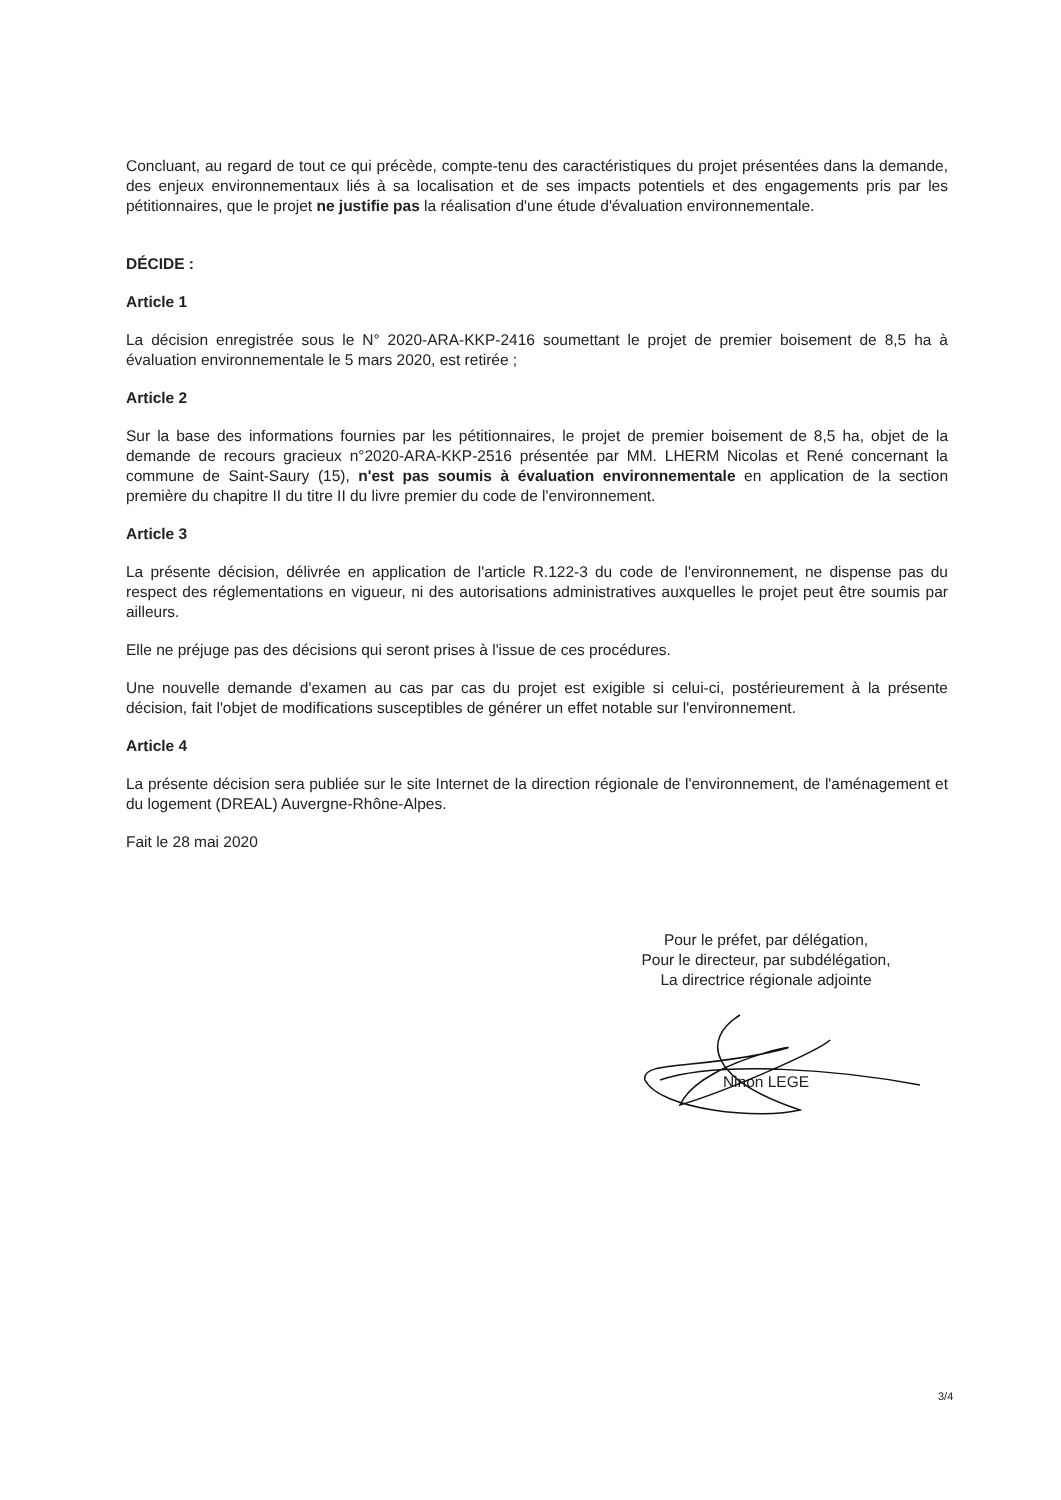Concluant, au regard de tout ce qui précède, compte-tenu des caractéristiques du projet présentées dans la demande, des enjeux environnementaux liés à sa localisation et de ses impacts potentiels et des engagements pris par les pétitionnaires, que le projet ne justifie pas la réalisation d'une étude d'évaluation environnementale.
DÉCIDE :
Article 1
La décision enregistrée sous le N° 2020-ARA-KKP-2416 soumettant le projet de premier boisement de 8,5 ha à évaluation environnementale le 5 mars 2020, est retirée ;
Article 2
Sur la base des informations fournies par les pétitionnaires, le projet de premier boisement de 8,5 ha, objet de la demande de recours gracieux n°2020-ARA-KKP-2516 présentée par MM. LHERM Nicolas et René concernant la commune de Saint-Saury (15), n'est pas soumis à évaluation environnementale en application de la section première du chapitre II du titre II du livre premier du code de l'environnement.
Article 3
La présente décision, délivrée en application de l'article R.122-3 du code de l'environnement, ne dispense pas du respect des réglementations en vigueur, ni des autorisations administratives auxquelles le projet peut être soumis par ailleurs.
Elle ne préjuge pas des décisions qui seront prises à l'issue de ces procédures.
Une nouvelle demande d'examen au cas par cas du projet est exigible si celui-ci, postérieurement à la présente décision, fait l'objet de modifications susceptibles de générer un effet notable sur l'environnement.
Article 4
La présente décision sera publiée sur le site Internet de la direction régionale de l'environnement, de l'aménagement et du logement (DREAL) Auvergne-Rhône-Alpes.
Fait le 28 mai 2020
Pour le préfet, par délégation,
Pour le directeur, par subdélégation,
La directrice régionale adjointe
Ninon LEGE
3/4